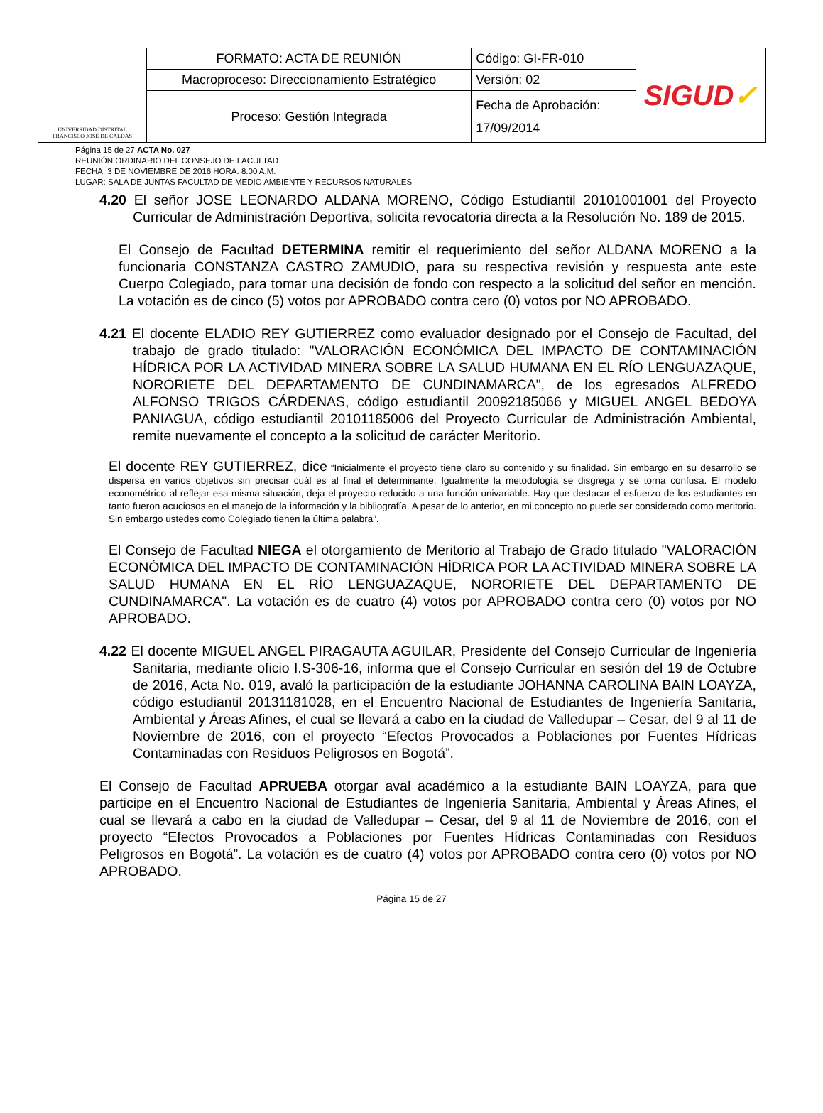| UNIVERSIDAD DISTRITAL FRANCISCO JOSÉ DE CALDAS | FORMATO: ACTA DE REUNIÓN | Código: GI-FR-010 | SIGUD ✓ |
| | Macroproceso: Direccionamiento Estratégico | Versión: 02 | |
| | Proceso: Gestión Integrada | Fecha de Aprobación: 17/09/2014 | |
Página 15 de 27 ACTA No. 027
REUNIÓN ORDINARIO DEL CONSEJO DE FACULTAD
FECHA: 3 DE NOVIEMBRE DE 2016 HORA: 8:00 A.M.
LUGAR: SALA DE JUNTAS FACULTAD DE MEDIO AMBIENTE Y RECURSOS NATURALES
4.20 El señor JOSE LEONARDO ALDANA MORENO, Código Estudiantil 20101001001 del Proyecto Curricular de Administración Deportiva, solicita revocatoria directa a la Resolución No. 189 de 2015.
El Consejo de Facultad DETERMINA remitir el requerimiento del señor ALDANA MORENO a la funcionaria CONSTANZA CASTRO ZAMUDIO, para su respectiva revisión y respuesta ante este Cuerpo Colegiado, para tomar una decisión de fondo con respecto a la solicitud del señor en mención. La votación es de cinco (5) votos por APROBADO contra cero (0) votos por NO APROBADO.
4.21 El docente ELADIO REY GUTIERREZ como evaluador designado por el Consejo de Facultad, del trabajo de grado titulado: "VALORACIÓN ECONÓMICA DEL IMPACTO DE CONTAMINACIÓN HÍDRICA POR LA ACTIVIDAD MINERA SOBRE LA SALUD HUMANA EN EL RÍO LENGUAZAQUE, NORORIETE DEL DEPARTAMENTO DE CUNDINAMARCA", de los egresados ALFREDO ALFONSO TRIGOS CÁRDENAS, código estudiantil 20092185066 y MIGUEL ANGEL BEDOYA PANIAGUA, código estudiantil 20101185006 del Proyecto Curricular de Administración Ambiental, remite nuevamente el concepto a la solicitud de carácter Meritorio.
El docente REY GUTIERREZ, dice “Inicialmente el proyecto tiene claro su contenido y su finalidad. Sin embargo en su desarrollo se dispersa en varios objetivos sin precisar cuál es al final el determinante. Igualmente la metodología se disgrega y se torna confusa. El modelo econométrico al reflejar esa misma situación, deja el proyecto reducido a una función univariable. Hay que destacar el esfuerzo de los estudiantes en tanto fueron acuciosos en el manejo de la información y la bibliografía. A pesar de lo anterior, en mi concepto no puede ser considerado como meritorio. Sin embargo ustedes como Colegiado tienen la última palabra”.
El Consejo de Facultad NIEGA el otorgamiento de Meritorio al Trabajo de Grado titulado "VALORACIÓN ECONÓMICA DEL IMPACTO DE CONTAMINACIÓN HÍDRICA POR LA ACTIVIDAD MINERA SOBRE LA SALUD HUMANA EN EL RÍO LENGUAZAQUE, NORORIETE DEL DEPARTAMENTO DE CUNDINAMARCA". La votación es de cuatro (4) votos por APROBADO contra cero (0) votos por NO APROBADO.
4.22 El docente MIGUEL ANGEL PIRAGAUTA AGUILAR, Presidente del Consejo Curricular de Ingeniería Sanitaria, mediante oficio I.S-306-16, informa que el Consejo Curricular en sesión del 19 de Octubre de 2016, Acta No. 019, avaló la participación de la estudiante JOHANNA CAROLINA BAIN LOAYZA, código estudiantil 20131181028, en el Encuentro Nacional de Estudiantes de Ingeniería Sanitaria, Ambiental y Áreas Afines, el cual se llevará a cabo en la ciudad de Valledupar – Cesar, del 9 al 11 de Noviembre de 2016, con el proyecto “Efectos Provocados a Poblaciones por Fuentes Hídricas Contaminadas con Residuos Peligrosos en Bogotá”.
El Consejo de Facultad APRUEBA otorgar aval académico a la estudiante BAIN LOAYZA, para que participe en el Encuentro Nacional de Estudiantes de Ingeniería Sanitaria, Ambiental y Áreas Afines, el cual se llevará a cabo en la ciudad de Valledupar – Cesar, del 9 al 11 de Noviembre de 2016, con el proyecto “Efectos Provocados a Poblaciones por Fuentes Hídricas Contaminadas con Residuos Peligrosos en Bogotá”. La votación es de cuatro (4) votos por APROBADO contra cero (0) votos por NO APROBADO.
Página 15 de 27